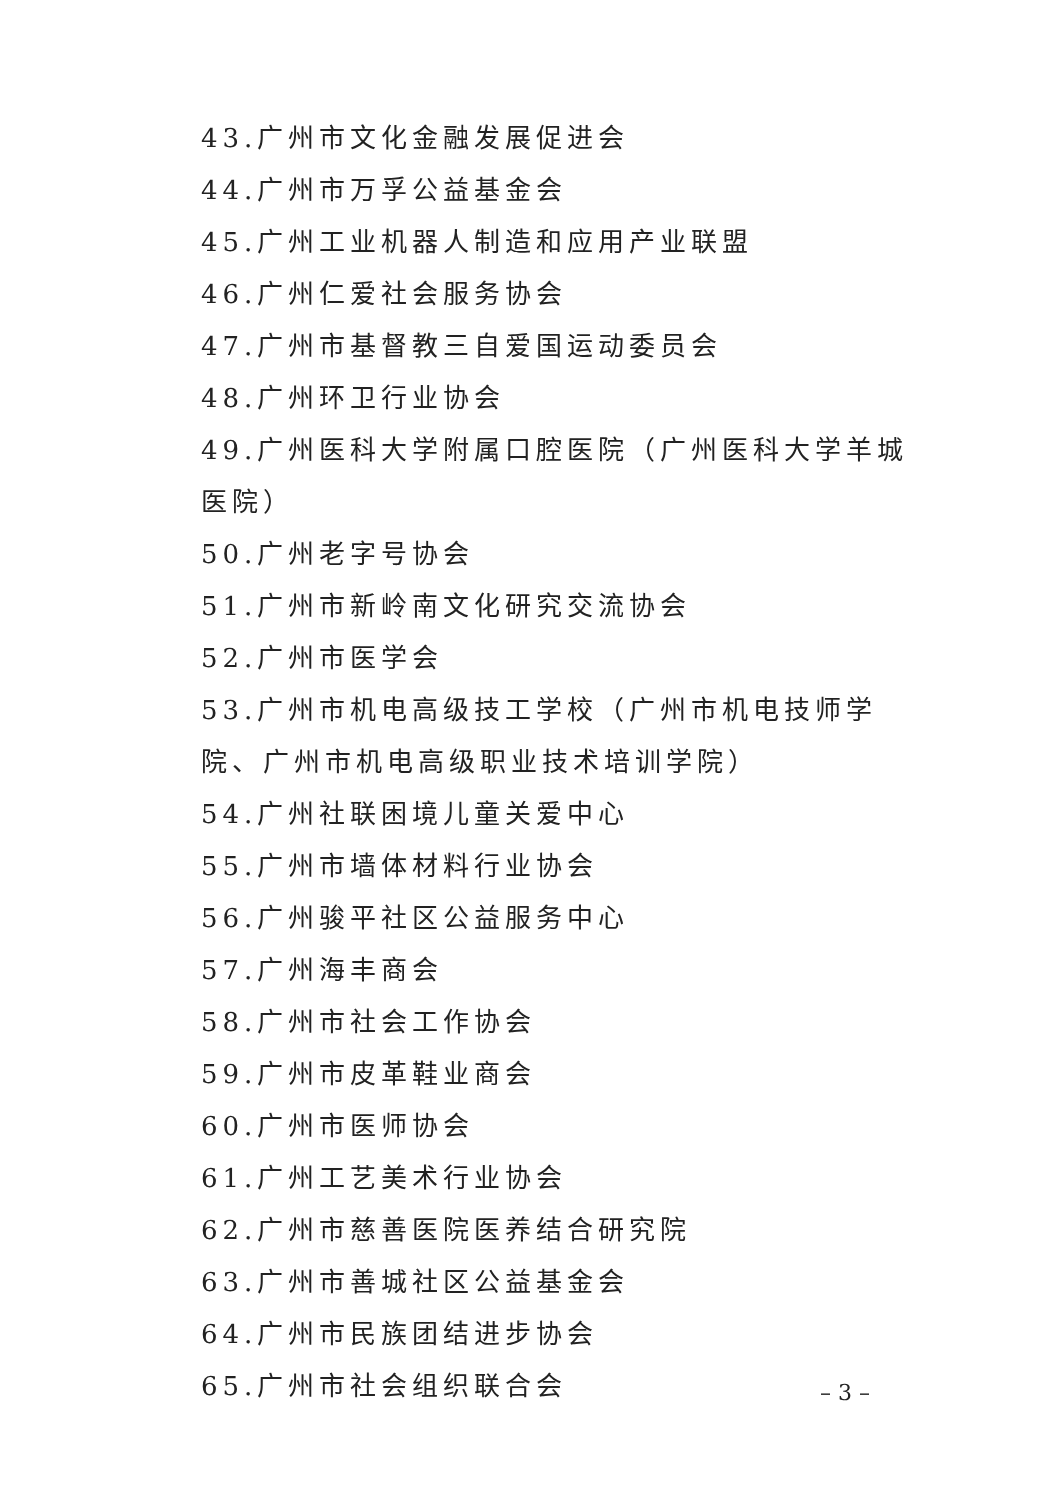43.广州市文化金融发展促进会
44.广州市万孚公益基金会
45.广州工业机器人制造和应用产业联盟
46.广州仁爱社会服务协会
47.广州市基督教三自爱国运动委员会
48.广州环卫行业协会
49.广州医科大学附属口腔医院（广州医科大学羊城医院）
50.广州老字号协会
51.广州市新岭南文化研究交流协会
52.广州市医学会
53.广州市机电高级技工学校（广州市机电技师学院、广州市机电高级职业技术培训学院）
54.广州社联困境儿童关爱中心
55.广州市墙体材料行业协会
56.广州骏平社区公益服务中心
57.广州海丰商会
58.广州市社会工作协会
59.广州市皮革鞋业商会
60.广州市医师协会
61.广州工艺美术行业协会
62.广州市慈善医院医养结合研究院
63.广州市善城社区公益基金会
64.广州市民族团结进步协会
65.广州市社会组织联合会
– 3 –